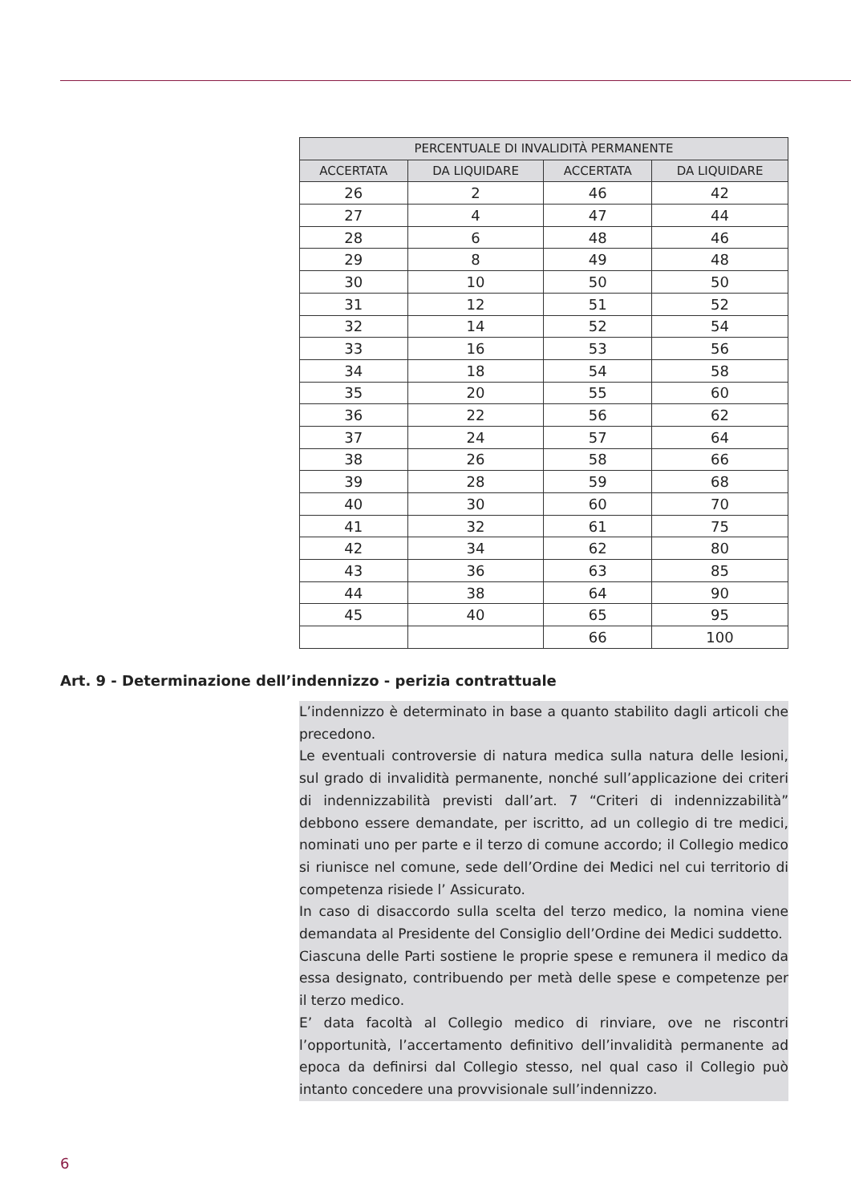| PERCENTUALE DI INVALIDITÀ PERMANENTE | | | |
| --- | --- | --- | --- |
| ACCERTATA | DA LIQUIDARE | ACCERTATA | DA LIQUIDARE |
| 26 | 2 | 46 | 42 |
| 27 | 4 | 47 | 44 |
| 28 | 6 | 48 | 46 |
| 29 | 8 | 49 | 48 |
| 30 | 10 | 50 | 50 |
| 31 | 12 | 51 | 52 |
| 32 | 14 | 52 | 54 |
| 33 | 16 | 53 | 56 |
| 34 | 18 | 54 | 58 |
| 35 | 20 | 55 | 60 |
| 36 | 22 | 56 | 62 |
| 37 | 24 | 57 | 64 |
| 38 | 26 | 58 | 66 |
| 39 | 28 | 59 | 68 |
| 40 | 30 | 60 | 70 |
| 41 | 32 | 61 | 75 |
| 42 | 34 | 62 | 80 |
| 43 | 36 | 63 | 85 |
| 44 | 38 | 64 | 90 |
| 45 | 40 | 65 | 95 |
| | | 66 | 100 |
Art. 9 - Determinazione dell’indennizzo - perizia contrattuale
L’indennizzo è determinato in base a quanto stabilito dagli articoli che precedono.
Le eventuali controversie di natura medica sulla natura delle lesioni, sul grado di invalidità permanente, nonché sull’applicazione dei criteri di indennizzabilità previsti dall’art. 7 “Criteri di indennizzabilità” debbono essere demandate, per iscritto, ad un collegio di tre medici, nominati uno per parte e il terzo di comune accordo; il Collegio medico si riunisce nel comune, sede dell’Ordine dei Medici nel cui territorio di competenza risiede l’ Assicurato.
In caso di disaccordo sulla scelta del terzo medico, la nomina viene demandata al Presidente del Consiglio dell’Ordine dei Medici suddetto.
Ciascuna delle Parti sostiene le proprie spese e remunera il medico da essa designato, contribuendo per metà delle spese e competenze per il terzo medico.
E’ data facoltà al Collegio medico di rinviare, ove ne riscontri l’opportunità, l’accertamento definitivo dell’invalidità permanente ad epoca da definirsi dal Collegio stesso, nel qual caso il Collegio può intanto concedere una provvisionale sull’indennizzo.
6